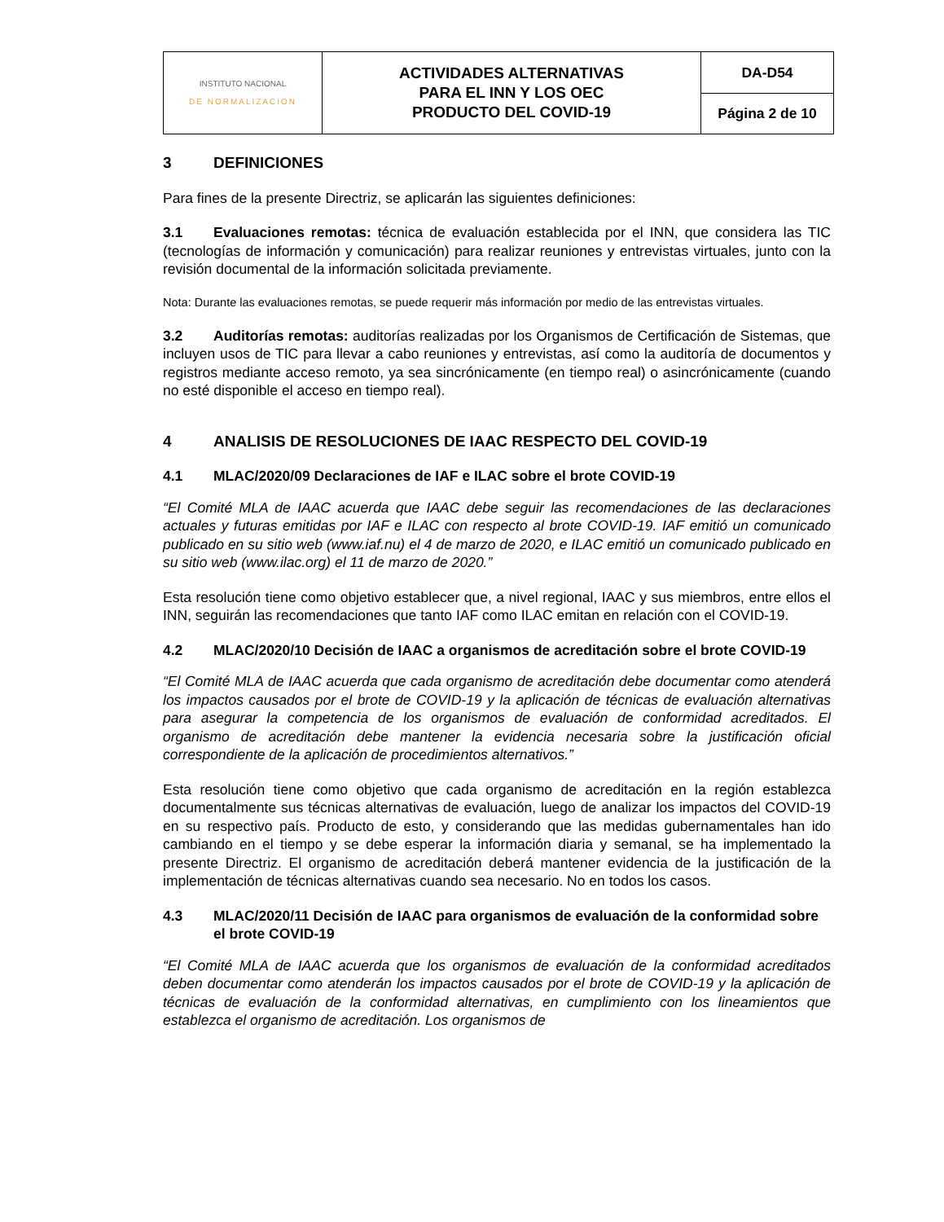| INSTITUTO NACIONAL DE NORMALIZACION | ACTIVIDADES ALTERNATIVAS PARA EL INN Y LOS OEC PRODUCTO DEL COVID-19 | DA-D54 |
| | | Página 2 de 10 |
3 DEFINICIONES
Para fines de la presente Directriz, se aplicarán las siguientes definiciones:
3.1 Evaluaciones remotas: técnica de evaluación establecida por el INN, que considera las TIC (tecnologías de información y comunicación) para realizar reuniones y entrevistas virtuales, junto con la revisión documental de la información solicitada previamente.
Nota: Durante las evaluaciones remotas, se puede requerir más información por medio de las entrevistas virtuales.
3.2 Auditorías remotas: auditorías realizadas por los Organismos de Certificación de Sistemas, que incluyen usos de TIC para llevar a cabo reuniones y entrevistas, así como la auditoría de documentos y registros mediante acceso remoto, ya sea sincrónicamente (en tiempo real) o asincrónicamente (cuando no esté disponible el acceso en tiempo real).
4 ANALISIS DE RESOLUCIONES DE IAAC RESPECTO DEL COVID-19
4.1 MLAC/2020/09 Declaraciones de IAF e ILAC sobre el brote COVID-19
“El Comité MLA de IAAC acuerda que IAAC debe seguir las recomendaciones de las declaraciones actuales y futuras emitidas por IAF e ILAC con respecto al brote COVID-19. IAF emitió un comunicado publicado en su sitio web (www.iaf.nu) el 4 de marzo de 2020, e ILAC emitió un comunicado publicado en su sitio web (www.ilac.org) el 11 de marzo de 2020.”
Esta resolución tiene como objetivo establecer que, a nivel regional, IAAC y sus miembros, entre ellos el INN, seguirán las recomendaciones que tanto IAF como ILAC emitan en relación con el COVID-19.
4.2 MLAC/2020/10 Decisión de IAAC a organismos de acreditación sobre el brote COVID-19
“El Comité MLA de IAAC acuerda que cada organismo de acreditación debe documentar como atenderá los impactos causados por el brote de COVID-19 y la aplicación de técnicas de evaluación alternativas para asegurar la competencia de los organismos de evaluación de conformidad acreditados. El organismo de acreditación debe mantener la evidencia necesaria sobre la justificación oficial correspondiente de la aplicación de procedimientos alternativos.”
Esta resolución tiene como objetivo que cada organismo de acreditación en la región establezca documentalmente sus técnicas alternativas de evaluación, luego de analizar los impactos del COVID-19 en su respectivo país. Producto de esto, y considerando que las medidas gubernamentales han ido cambiando en el tiempo y se debe esperar la información diaria y semanal, se ha implementado la presente Directriz. El organismo de acreditación deberá mantener evidencia de la justificación de la implementación de técnicas alternativas cuando sea necesario. No en todos los casos.
4.3 MLAC/2020/11 Decisión de IAAC para organismos de evaluación de la conformidad sobre el brote COVID-19
“El Comité MLA de IAAC acuerda que los organismos de evaluación de la conformidad acreditados deben documentar como atenderán los impactos causados por el brote de COVID-19 y la aplicación de técnicas de evaluación de la conformidad alternativas, en cumplimiento con los lineamientos que establezca el organismo de acreditación. Los organismos de